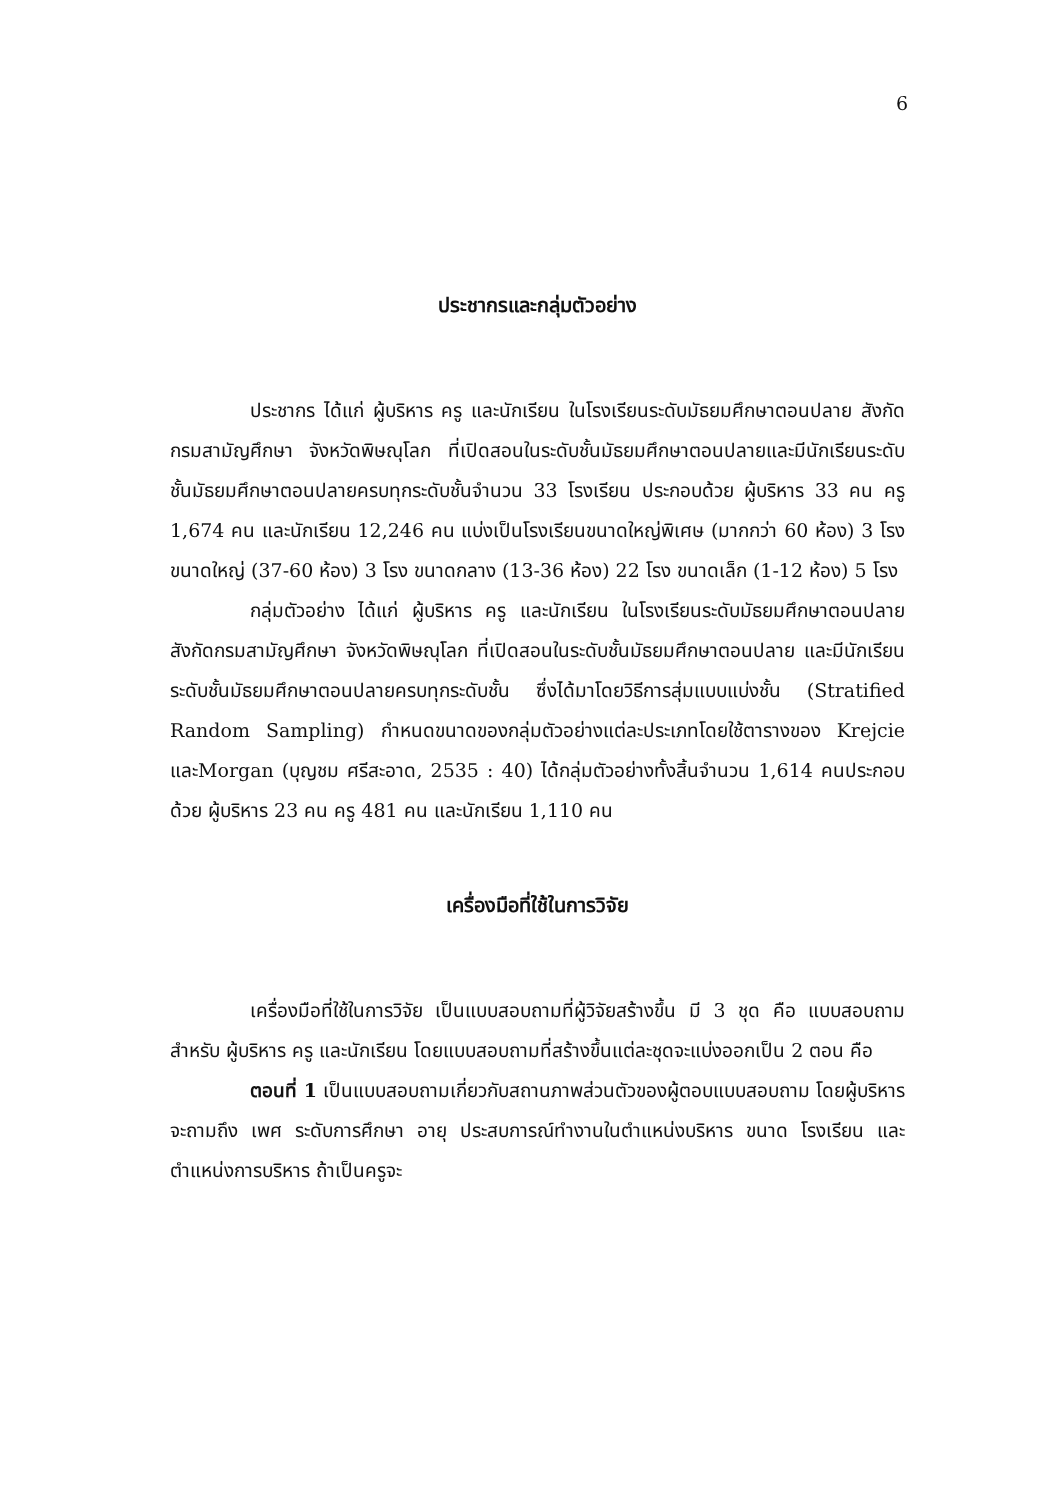6
ประชากรและกลุ่มตัวอย่าง
ประชากร ได้แก่ ผู้บริหาร ครู และนักเรียน ในโรงเรียนระดับมัธยมศึกษาตอนปลาย สังกัดกรมสามัญศึกษา จังหวัดพิษณุโลก ที่เปิดสอนในระดับชั้นมัธยมศึกษาตอนปลายและมีนักเรียนระดับชั้นมัธยมศึกษาตอนปลายครบทุกระดับชั้นจำนวน 33 โรงเรียน ประกอบด้วย ผู้บริหาร 33 คน ครู 1,674 คน และนักเรียน 12,246 คน แบ่งเป็นโรงเรียนขนาดใหญ่พิเศษ (มากกว่า 60 ห้อง) 3 โรง ขนาดใหญ่ (37-60 ห้อง) 3 โรง ขนาดกลาง (13-36 ห้อง) 22 โรง ขนาดเล็ก (1-12 ห้อง) 5 โรง
กลุ่มตัวอย่าง ได้แก่ ผู้บริหาร ครู และนักเรียน ในโรงเรียนระดับมัธยมศึกษาตอนปลาย สังกัดกรมสามัญศึกษา จังหวัดพิษณุโลก ที่เปิดสอนในระดับชั้นมัธยมศึกษาตอนปลาย และมีนักเรียนระดับชั้นมัธยมศึกษาตอนปลายครบทุกระดับชั้น ซึ่งได้มาโดยวิธีการสุ่มแบบแบ่งชั้น (Stratified Random Sampling) กำหนดขนาดของกลุ่มตัวอย่างแต่ละประเภทโดยใช้ตารางของ Krejcie และMorgan (บุญชม ศรีสะอาด, 2535 : 40) ได้กลุ่มตัวอย่างทั้งสิ้นจำนวน 1,614 คนประกอบด้วย ผู้บริหาร 23 คน ครู 481 คน และนักเรียน 1,110 คน
เครื่องมือที่ใช้ในการวิจัย
เครื่องมือที่ใช้ในการวิจัย เป็นแบบสอบถามที่ผู้วิจัยสร้างขึ้น มี 3 ชุด คือ แบบสอบถามสำหรับ ผู้บริหาร ครู และนักเรียน โดยแบบสอบถามที่สร้างขึ้นแต่ละชุดจะแบ่งออกเป็น 2 ตอน คือ
ตอนที่ 1 เป็นแบบสอบถามเกี่ยวกับสถานภาพส่วนตัวของผู้ตอบแบบสอบถาม โดยผู้บริหารจะถามถึง เพศ ระดับการศึกษา อายุ ประสบการณ์ทำงานในตำแหน่งบริหาร ขนาด โรงเรียน และตำแหน่งการบริหาร ถ้าเป็นครูจะ